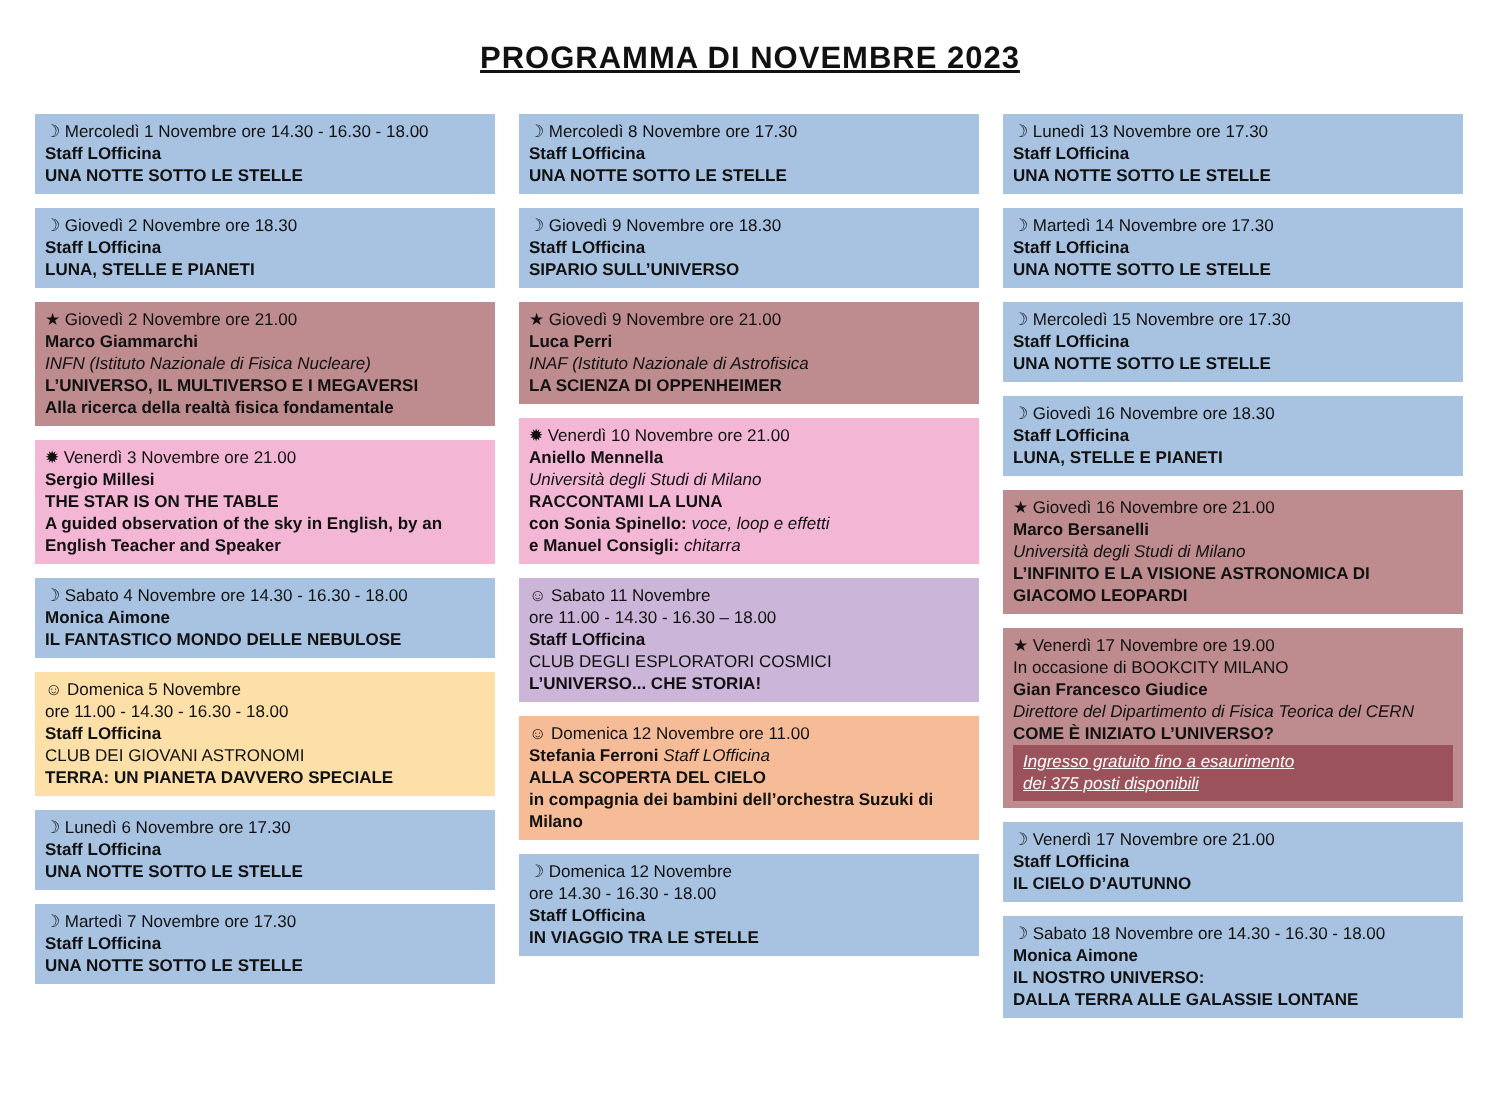PROGRAMMA DI NOVEMBRE 2023
☽ Mercoledì 1 Novembre ore 14.30 - 16.30 - 18.00
Staff LOfficina
UNA NOTTE SOTTO LE STELLE
☽ Giovedì 2 Novembre ore 18.30
Staff LOfficina
LUNA, STELLE E PIANETI
★ Giovedì 2 Novembre ore 21.00
Marco Giammarchi
INFN (Istituto Nazionale di Fisica Nucleare)
L’UNIVERSO, IL MULTIVERSO E I MEGAVERSI
Alla ricerca della realtà fisica fondamentale
✹ Venerdì 3 Novembre ore 21.00
Sergio Millesi
THE STAR IS ON THE TABLE
A guided observation of the sky in English, by an English Teacher and Speaker
☽ Sabato 4 Novembre ore 14.30 - 16.30 - 18.00
Monica Aimone
IL FANTASTICO MONDO DELLE NEBULOSE
☺ Domenica 5 Novembre
ore 11.00 - 14.30 - 16.30 - 18.00
Staff LOfficina
CLUB DEI GIOVANI ASTRONOMI
TERRA: UN PIANETA DAVVERO SPECIALE
☽ Lunedì 6 Novembre ore 17.30
Staff LOfficina
UNA NOTTE SOTTO LE STELLE
☽ Martedì 7 Novembre ore 17.30
Staff LOfficina
UNA NOTTE SOTTO LE STELLE
☽ Mercoledì 8 Novembre ore 17.30
Staff LOfficina
UNA NOTTE SOTTO LE STELLE
☽ Giovedì 9 Novembre ore 18.30
Staff LOfficina
SIPARIO SULL’UNIVERSO
★ Giovedì 9 Novembre ore 21.00
Luca Perri
INAF (Istituto Nazionale di Astrofisica
LA SCIENZA DI OPPENHEIMER
✹ Venerdì 10 Novembre ore 21.00
Aniello Mennella
Università degli Studi di Milano
RACCONTAMI LA LUNA
con Sonia Spinello: voce, loop e effetti
e Manuel Consigli: chitarra
☺ Sabato 11 Novembre
ore 11.00 - 14.30 - 16.30 – 18.00
Staff LOfficina
CLUB DEGLI ESPLORATORI COSMICI
L’UNIVERSO... CHE STORIA!
☺ Domenica 12 Novembre ore 11.00
Stefania Ferroni Staff LOfficina
ALLA SCOPERTA DEL CIELO
in compagnia dei bambini dell’orchestra Suzuki di Milano
☽ Domenica 12 Novembre
ore 14.30 - 16.30 - 18.00
Staff LOfficina
IN VIAGGIO TRA LE STELLE
☽ Lunedì 13 Novembre ore 17.30
Staff LOfficina
UNA NOTTE SOTTO LE STELLE
☽ Martedì 14 Novembre ore 17.30
Staff LOfficina
UNA NOTTE SOTTO LE STELLE
☽ Mercoledì 15 Novembre ore 17.30
Staff LOfficina
UNA NOTTE SOTTO LE STELLE
☽ Giovedì 16 Novembre ore 18.30
Staff LOfficina
LUNA, STELLE E PIANETI
★ Giovedì 16 Novembre ore 21.00
Marco Bersanelli
Università degli Studi di Milano
L’INFINITO E LA VISIONE ASTRONOMICA DI GIACOMO LEOPARDI
★ Venerdì 17 Novembre ore 19.00
In occasione di BOOKCITY MILANO
Gian Francesco Giudice
Direttore del Dipartimento di Fisica Teorica del CERN
COME È INIZIATO L’UNIVERSO?
Ingresso gratuito fino a esaurimento
dei 375 posti disponibili
☽ Venerdì 17 Novembre ore 21.00
Staff LOfficina
IL CIELO D’AUTUNNO
☽ Sabato 18 Novembre ore 14.30 - 16.30 - 18.00
Monica Aimone
IL NOSTRO UNIVERSO:
DALLA TERRA ALLE GALASSIE LONTANE